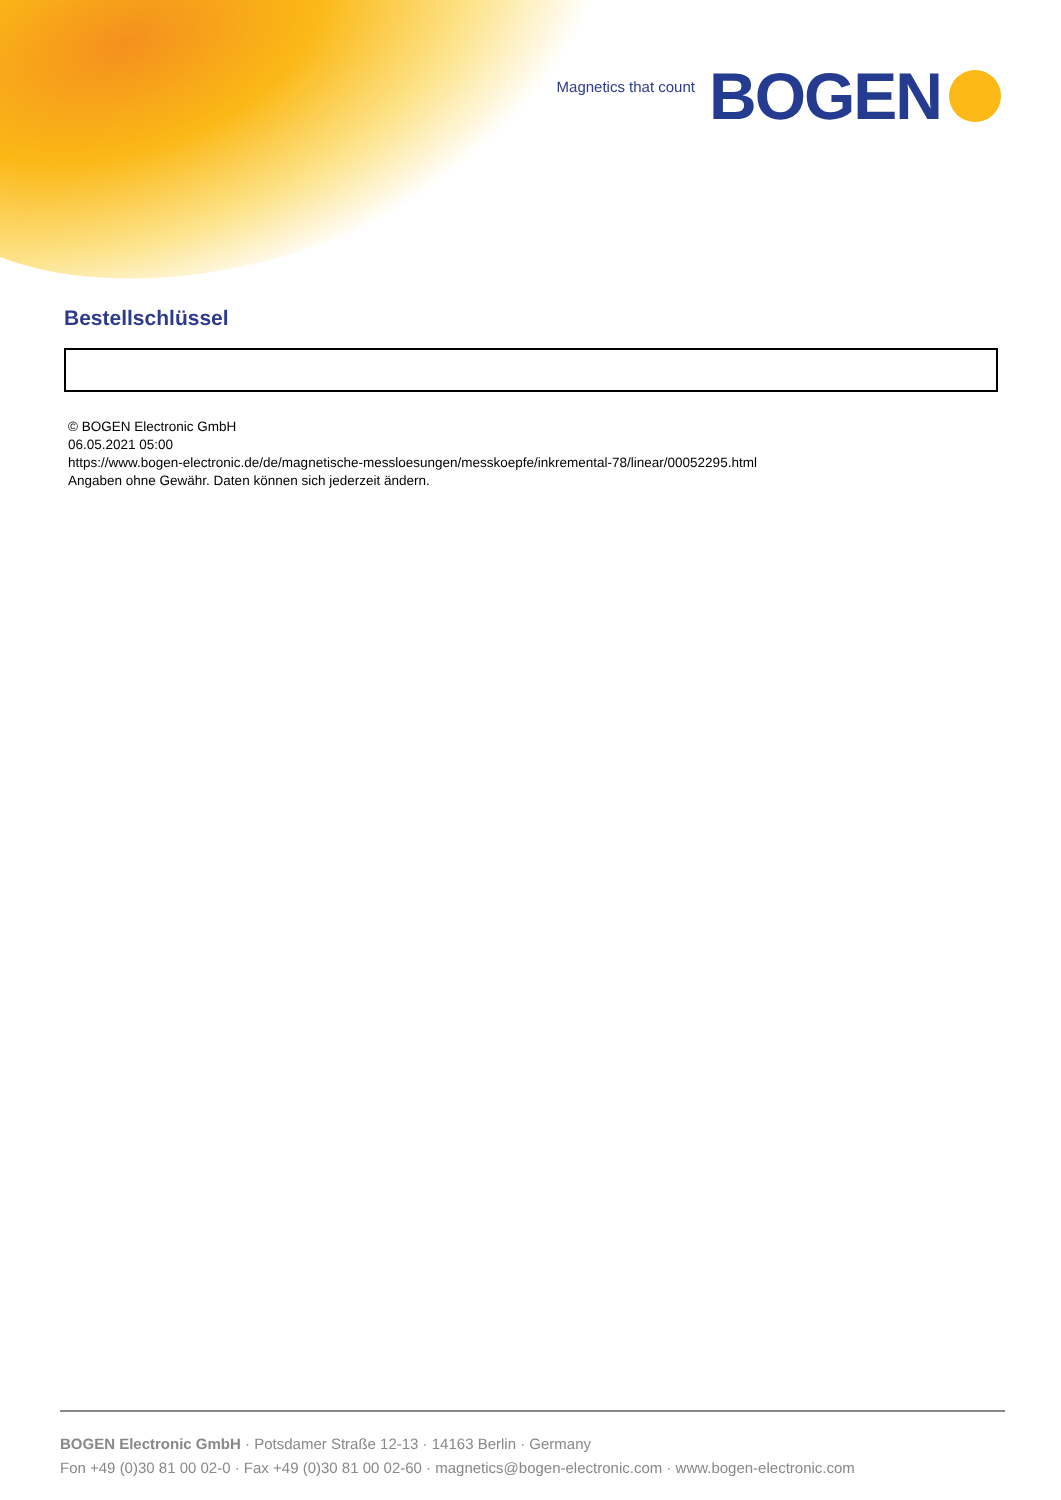Magnetics that count BOGEN
Bestellschlüssel
© BOGEN Electronic GmbH
06.05.2021 05:00
https://www.bogen-electronic.de/de/magnetische-messloesungen/messkoepfe/inkremental-78/linear/00052295.html
Angaben ohne Gewähr. Daten können sich jederzeit ändern.
BOGEN Electronic GmbH · Potsdamer Straße 12-13 · 14163 Berlin · Germany
Fon +49 (0)30 81 00 02-0 · Fax +49 (0)30 81 00 02-60 · magnetics@bogen-electronic.com · www.bogen-electronic.com